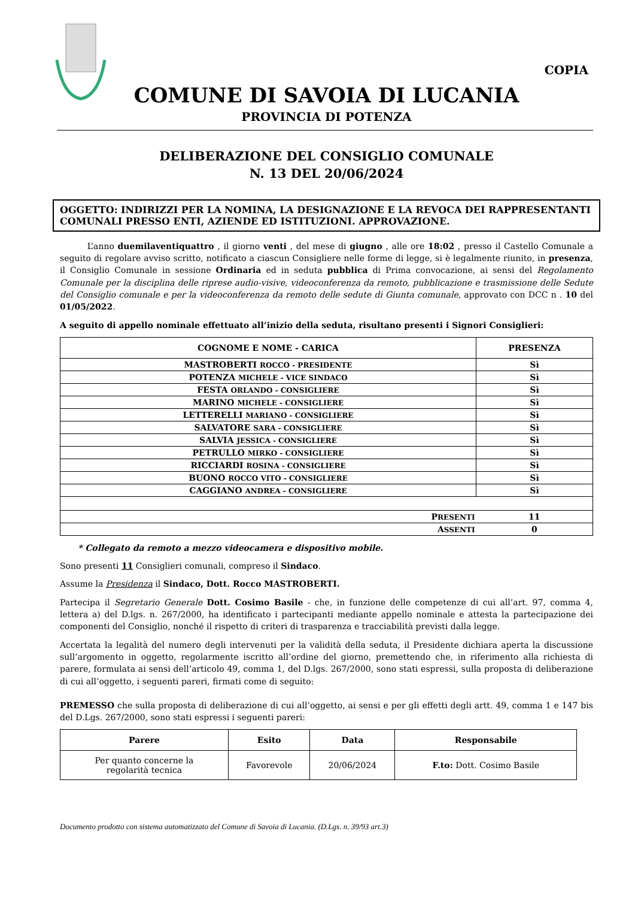COPIA
COMUNE DI SAVOIA DI LUCANIA
PROVINCIA DI POTENZA
DELIBERAZIONE DEL CONSIGLIO COMUNALE
N. 13 DEL 20/06/2024
OGGETTO: INDIRIZZI PER LA NOMINA, LA DESIGNAZIONE E LA REVOCA DEI RAPPRESENTANTI COMUNALI PRESSO ENTI, AZIENDE ED ISTITUZIONI. APPROVAZIONE.
L’anno duemilaventiquattro , il giorno venti , del mese di giugno , alle ore 18:02 , presso il Castello Comunale a seguito di regolare avviso scritto, notificato a ciascun Consigliere nelle forme di legge, si è legalmente riunito, in presenza, il Consiglio Comunale in sessione Ordinaria ed in seduta pubblica di Prima convocazione, ai sensi del Regolamento Comunale per la disciplina delle riprese audio-visive, videoconferenza da remoto, pubblicazione e trasmissione delle Sedute del Consiglio comunale e per la videoconferenza da remoto delle sedute di Giunta comunale, approvato con DCC n . 10 del 01/05/2022.
A seguito di appello nominale effettuato all’inizio della seduta, risultano presenti i Signori Consiglieri:
| COGNOME E NOME - CARICA | PRESENZA |
| --- | --- |
| MASTROBERTI ROCCO - PRESIDENTE | Sì |
| POTENZA MICHELE - VICE SINDACO | Sì |
| FESTA ORLANDO - CONSIGLIERE | Sì |
| MARINO MICHELE - CONSIGLIERE | Sì |
| LETTERELLI MARIANO - CONSIGLIERE | Sì |
| SALVATORE SARA - CONSIGLIERE | Sì |
| SALVIA JESSICA - CONSIGLIERE | Sì |
| PETRULLO MIRKO - CONSIGLIERE | Sì |
| RICCIARDI ROSINA - CONSIGLIERE | Sì |
| BUONO ROCCO VITO - CONSIGLIERE | Sì |
| CAGGIANO ANDREA - CONSIGLIERE | Sì |
| P RESENTI | 11 |
| A SSENTI | 0 |
* Collegato da remoto a mezzo videocamera e dispositivo mobile.
Sono presenti 11 Consiglieri comunali, compreso il Sindaco.
Assume la Presidenza il Sindaco, Dott. Rocco MASTROBERTI.
Partecipa il Segretario Generale Dott. Cosimo Basile - che, in funzione delle competenze di cui all’art. 97, comma 4, lettera a) del D.lgs. n. 267/2000, ha identificato i partecipanti mediante appello nominale e attesta la partecipazione dei componenti del Consiglio, nonché il rispetto di criteri di trasparenza e tracciabilità previsti dalla legge.
Accertata la legalità del numero degli intervenuti per la validità della seduta, il Presidente dichiara aperta la discussione sull’argomento in oggetto, regolarmente iscritto all’ordine del giorno, premettendo che, in riferimento alla richiesta di parere, formulata ai sensi dell’articolo 49, comma 1, del D.lgs. 267/2000, sono stati espressi, sulla proposta di deliberazione di cui all’oggetto, i seguenti pareri, firmati come di seguito:
PREMESSO che sulla proposta di deliberazione di cui all’oggetto, ai sensi e per gli effetti degli artt. 49, comma 1 e 147 bis del D.Lgs. 267/2000, sono stati espressi i seguenti pareri:
| Parere | Esito | Data | Responsabile |
| --- | --- | --- | --- |
| Per quanto concerne la regolarità tecnica | Favorevole | 20/06/2024 | F.to: Dott. Cosimo Basile |
Documento prodotto con sistema automatizzato del Comune di Savoia di Lucania. (D.Lgs. n. 39/93 art.3)